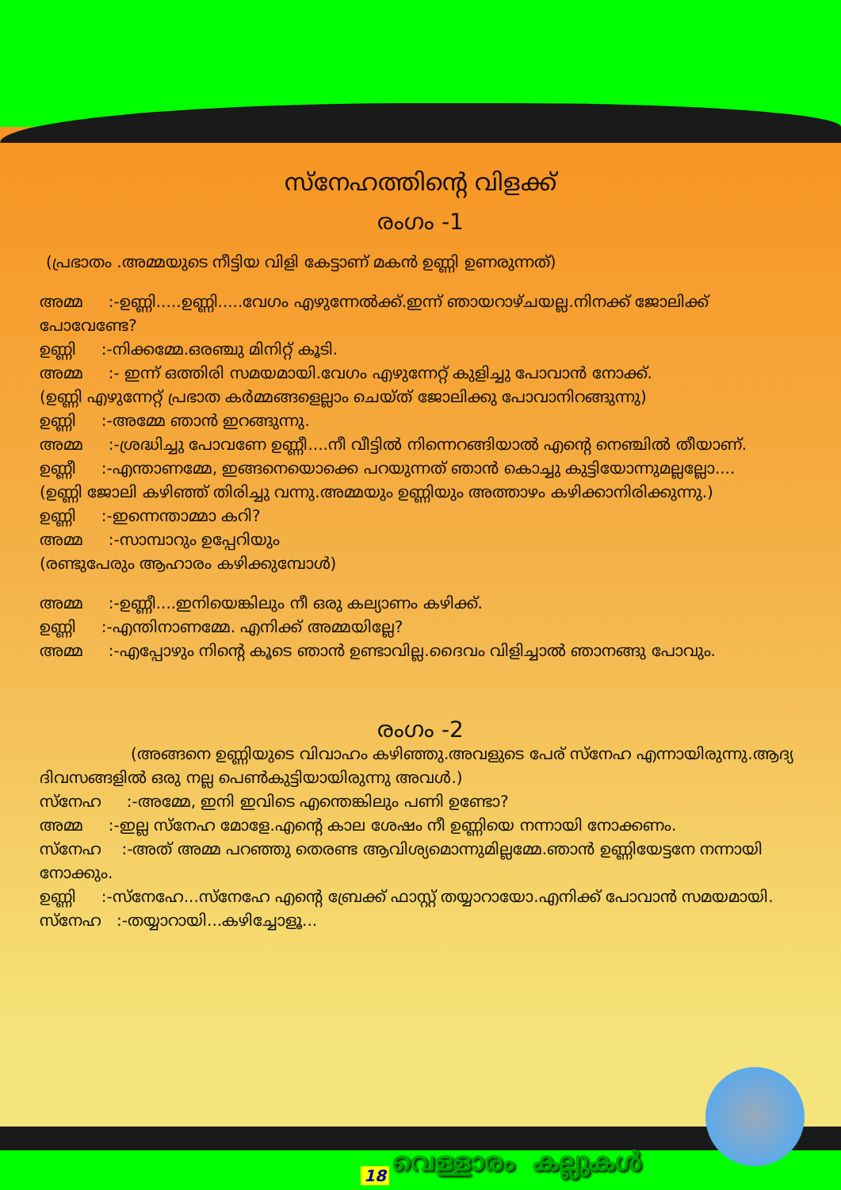സ്നേഹത്തിന്റെ വിളക്ക്
രംഗം -1
(പ്രഭാതം .അമ്മയുടെ നീട്ടിയ വിളി കേട്ടാണ് മകൻ ഉണ്ണി ഉണരുന്നത്)
അമ്മ :-ഉണ്ണി.....ഉണ്ണി.....വേഗം എഴുന്നേൽക്ക്.ഇന്ന് ഞായറാഴ്ചയല്ല.നിനക്ക് ജോലിക്ക് പോവേണ്ടേ?
ഉണ്ണി :-നിക്കമ്മേ.ഒരഞ്ചു മിനിറ്റ് കൂടി.
അമ്മ :- ഇന്ന് ഒത്തിരി സമയമായി.വേഗം എഴുന്നേറ്റ് കുളിച്ചു പോവാൻ നോക്ക്.
(ഉണ്ണി എഴുന്നേറ്റ് പ്രഭാത കർമ്മങ്ങളെല്ലാം ചെയ്ത് ജോലിക്കു പോവാനിറങ്ങുന്നു)
ഉണ്ണി :-അമ്മേ ഞാൻ ഇറങ്ങുന്നു.
അമ്മ :-ശ്രദ്ധിച്ചു പോവണേ ഉണ്ണീ....നീ വീട്ടിൽ നിന്നെറങ്ങിയാൽ എന്റെ നെഞ്ചിൽ തീയാണ്.
ഉണ്ണീ :-എന്താണമ്മേ, ഇങ്ങനെയൊക്കെ പറയുന്നത് ഞാൻ കൊച്ചു കുട്ടിയോന്നുമല്ലല്ലോ....
(ഉണ്ണി ജോലി കഴിഞ്ഞ് തിരിച്ചു വന്നു.അമ്മയും ഉണ്ണിയും അത്താഴം കഴിക്കാനിരിക്കുന്നു.)
ഉണ്ണി :-ഇന്നെന്താമ്മാ കറി?
അമ്മ :-സാമ്പാറും ഉപ്പേറിയും
(രണ്ടുപേരും ആഹാരം കഴിക്കുമ്പോൾ)
അമ്മ :-ഉണ്ണീ....ഇനിയെങ്കിലും നീ ഒരു കല്യാണം കഴിക്ക്.
ഉണ്ണി :-എന്തിനാണമ്മേ. എനിക്ക് അമ്മയില്ലേ?
അമ്മ :-എപ്പോഴും നിന്റെ കൂടെ ഞാൻ ഉണ്ടാവില്ല.ദൈവം വിളിച്ചാൽ ഞാനങ്ങു പോവും.
രംഗം -2
(അങ്ങനെ ഉണ്ണിയുടെ വിവാഹം കഴിഞ്ഞു.അവളുടെ പേര് സ്നേഹ എന്നായിരുന്നു.ആദ്യ ദിവസങ്ങളിൽ ഒരു നല്ല പെൺകുട്ടിയായിരുന്നു അവൾ.)
സ്നേഹ :-അമ്മേ, ഇനി ഇവിടെ എന്തെങ്കിലും പണി ഉണ്ടോ?
അമ്മ :-ഇല്ല സ്നേഹ മോളേ.എന്റെ കാല ശേഷം നീ ഉണ്ണിയെ നന്നായി നോക്കണം.
സ്നേഹ :-അത് അമ്മ പറഞ്ഞു തെരണ്ട ആവിശ്യമൊന്നുമില്ലമ്മേ.ഞാൻ ഉണ്ണിയേട്ടനേ നന്നായി നോക്കും.
ഉണ്ണി :-സ്നേഹേ...സ്നേഹേ എന്റെ ബ്രേക്ക് ഫാസ്റ്റ് തയ്യാറായോ.എനിക്ക് പോവാൻ സമയമായി.
സ്നേഹ :-തയ്യാറായി...കഴിച്ചോളൂ...
വെള്ളാരം കല്ലുകൾ
18